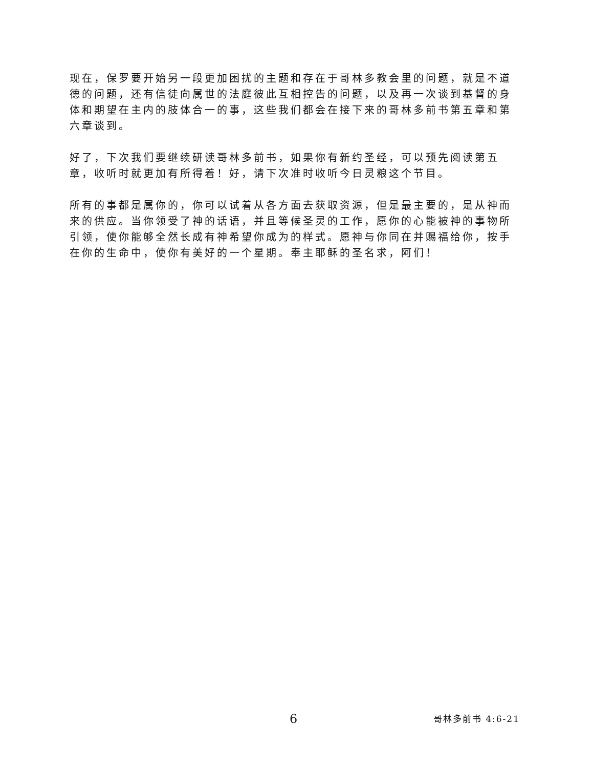现在，保罗要开始另一段更加困扰的主题和存在于哥林多教会里的问题，就是不道德的问题，还有信徒向属世的法庭彼此互相控告的问题，以及再一次谈到基督的身体和期望在主内的肢体合一的事，这些我们都会在接下来的哥林多前书第五章和第六章谈到。
好了，下次我们要继续研读哥林多前书，如果你有新约圣经，可以预先阅读第五章，收听时就更加有所得着！好，请下次准时收听今日灵粮这个节目。
所有的事都是属你的，你可以试着从各方面去获取资源，但是最主要的，是从神而来的供应。当你领受了神的话语，并且等候圣灵的工作，愿你的心能被神的事物所引领，使你能够全然长成有神希望你成为的样式。愿神与你同在并赐福给你，按手在你的生命中，使你有美好的一个星期。奉主耶稣的圣名求，阿们！
6 哥林多前书 4:6-21